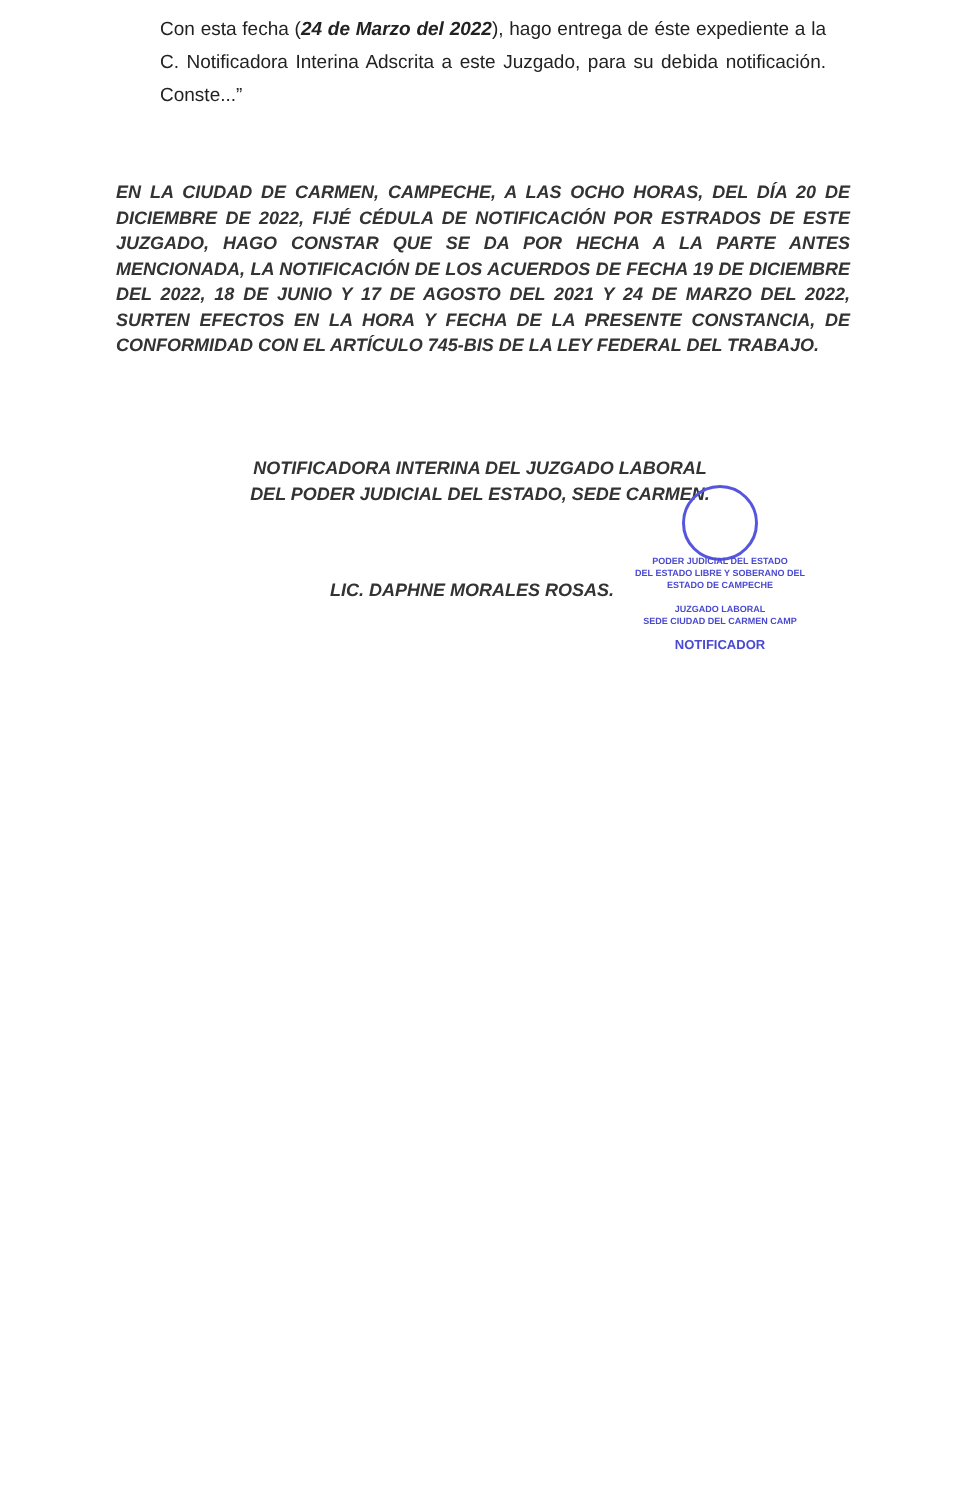Con esta fecha (24 de Marzo del 2022), hago entrega de éste expediente a la C. Notificadora Interina Adscrita a este Juzgado, para su debida notificación. Conste...”
EN LA CIUDAD DE CARMEN, CAMPECHE, A LAS OCHO HORAS, DEL DÍA 20 DE DICIEMBRE DE 2022, FIJÉ CÉDULA DE NOTIFICACIÓN POR ESTRADOS DE ESTE JUZGADO, HAGO CONSTAR QUE SE DA POR HECHA A LA PARTE ANTES MENCIONADA, LA NOTIFICACIÓN DE LOS ACUERDOS DE FECHA 19 DE DICIEMBRE DEL 2022, 18 DE JUNIO Y 17 DE AGOSTO DEL 2021 Y 24 DE MARZO DEL 2022, SURTEN EFECTOS EN LA HORA Y FECHA DE LA PRESENTE CONSTANCIA, DE CONFORMIDAD CON EL ARTÍCULO 745-BIS DE LA LEY FEDERAL DEL TRABAJO.
NOTIFICADORA INTERINA DEL JUZGADO LABORAL
DEL PODER JUDICIAL DEL ESTADO, SEDE CARMEN.
LIC. DAPHNE MORALES ROSAS.
PODER JUDICIAL DEL ESTADO
DEL ESTADO LIBRE Y SOBERANO DEL
ESTADO DE CAMPECHE
JUZGADO LABORAL
SEDE CIUDAD DEL CARMEN CAMP
NOTIFICADOR